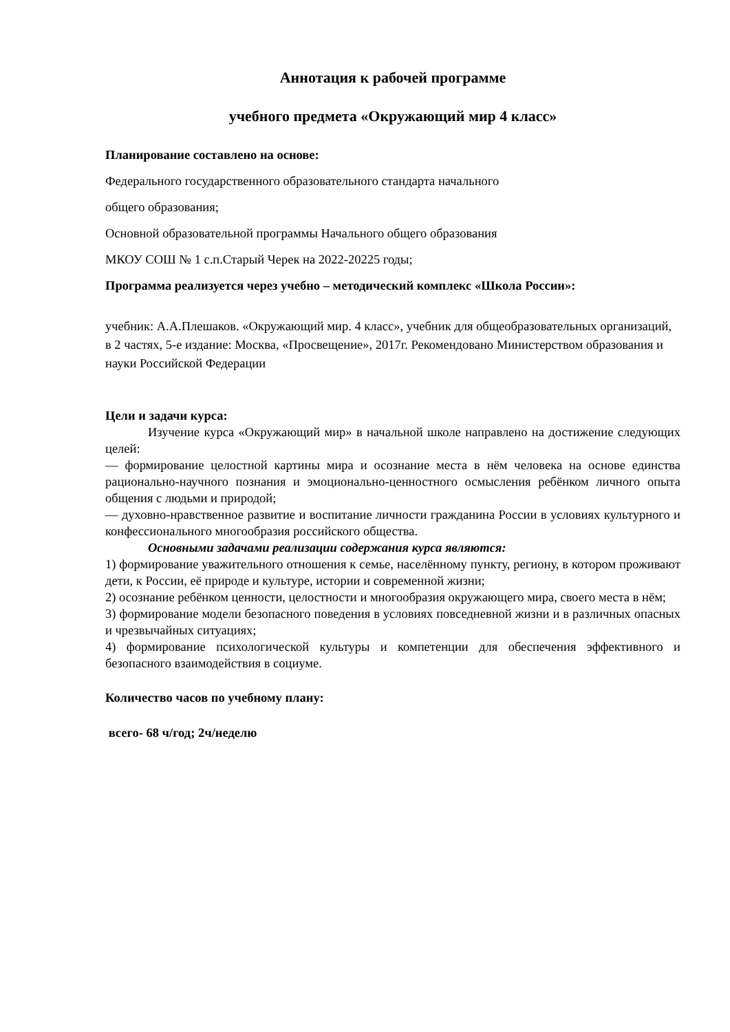Аннотация к рабочей программе
учебного предмета «Окружающий мир 4 класс»
Планирование составлено на основе:
Федерального государственного образовательного стандарта начального
общего образования;
Основной образовательной программы Начального общего образования
МКОУ СОШ № 1 с.п.Старый Черек на 2022-20225 годы;
Программа реализуется через учебно – методический комплекс «Школа России»:
учебник: А.А.Плешаков. «Окружающий мир. 4 класс», учебник для общеобразовательных организаций, в 2 частях, 5-е издание: Москва, «Просвещение», 2017г. Рекомендовано Министерством образования и науки Российской Федерации
Цели и задачи курса:
Изучение курса «Окружающий мир» в начальной школе направлено на достижение следующих целей:
— формирование целостной картины мира и осознание места в нём человека на основе единства рационально-научного познания и эмоционально-ценностного осмысления ребёнком личного опыта общения с людьми и природой;
— духовно-нравственное развитие и воспитание личности гражданина России в условиях культурного и конфессионального многообразия российского общества.
Основными задачами реализации содержания курса являются:
1) формирование уважительного отношения к семье, населённому пункту, региону, в котором проживают дети, к России, её природе и культуре, истории и современной жизни;
2) осознание ребёнком ценности, целостности и многообразия окружающего мира, своего места в нём;
3) формирование модели безопасного поведения в условиях повседневной жизни и в различных опасных и чрезвычайных ситуациях;
4) формирование психологической культуры и компетенции для обеспечения эффективного и безопасного взаимодействия в социуме.
Количество часов по учебному плану:
всего- 68 ч/год; 2ч/неделю